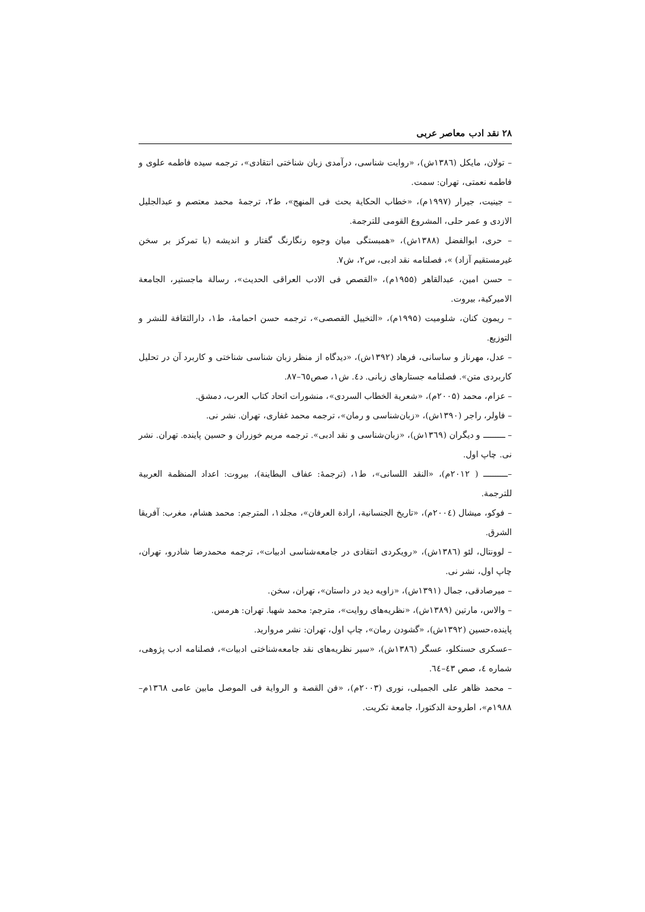۲۸ نقد ادب معاصر عربی
– تولان، مایکل (۱۳۸٦ش)، «روایت شناسی، درآمدی زبان شناختی انتقادی»، ترجمه سیده فاطمه علوی و فاطمه نعمتی، تهران: سمت.
– جینیت، جیرار (۱۹۹۷م)، «خطاب الحکایة بحث فی المنهج»، ط۲، ترجمهٔ محمد معتصم و عبدالجلیل الازدی و عمر حلی، المشروع القومی للترجمة.
– حری، ابوالفضل (۱۳۸۸ش)، «همبستگی میان وجوه رنگارنگ گفتار و اندیشه (با تمرکز بر سخن غیرمستقیم آزاد) »، فصلنامه نقد ادبی، س۲، ش۷.
– حسن امین، عبدالقاهر (۱۹۵۵م)، «القصص فی الادب العراقی الحدیث»، رسالة ماجستیر، الجامعة الامیرکیة، بیروت.
– ریمون کنان، شلومیت (۱۹۹۵م)، «التخییل القصصی»، ترجمه حسن احمامهٔ، ط۱، دارالثقافة للنشر و التوزیع.
– عدل، مهرناز و ساسانی، فرهاد (۱۳۹۲ش)، «دیدگاه از منظر زبان شناسی شناختی و کاربرد آن در تحلیل کاربردی متن». فصلنامه جستارهای زبانی. د٤. ش۱، صص٦٥–۸۷.
– عزام، محمد (۲۰۰۵م)، «شعریة الخطاب السردی»، منشورات اتحاد کتاب العرب، دمشق.
– فاولر، راجر (۱۳۹۰ش)، «زبان‌شناسی و رمان»، ترجمه محمد غفاری، تهران. نشر نی.
– ـــــــــ و دیگران (۱۳٦۹ش)، «زبان‌شناسی و نقد ادبی». ترجمه مریم خوزران و حسین پاینده. تهران. نشر نی. چاپ اول.
–ــــــــــ ( ۲۰۱۲م)، «النقد اللسانی»، ط۱، (ترجمهٔ: عفاف البطاینة)، بیروت: اعداد المنظمة العربیة للترجمة.
– فوکو، میشال (۲۰۰٤م)، «تاریخ الجنسانیة، ارادة العرفان»، مجلد۱، المترجم: محمد هشام، مغرب: آفریقا الشرق.
– لوونتال، لئو (۱۳۸٦ش)، «رویکردی انتقادی در جامعه‌شناسی ادبیات»، ترجمه محمدرضا شادرو، تهران، چاپ اول، نشر نی.
– میرصادقی، جمال (۱۳۹۱ش)، «زاویه دید در داستان»، تهران، سخن.
– والاس، مارتین (۱۳۸۹ش)، «نظریه‌های روایت»، مترجم: محمد شهبا. تهران: هرمس.
پاینده،حسین (۱۳۹۲ش)، «گشودن رمان»، چاپ اول، تهران: نشر مروارید.
–عسکری حسنکلو، عسگر (۱۳۸٦ش)، «سیر نظریه‌های نقد جامعه‌شناختی ادبیات»، فصلنامه ادب پژوهی، شماره ٤، صص ٤۳–٦٤.
– محمد ظاهر علی الجمیلی، نوری (۲۰۰۳م)، «فن القصة و الروایة فی الموصل مابین عامی ۱۳٦۸م–۱۹۸۸م»، اطروحة الدکتورا، جامعة تکریت.